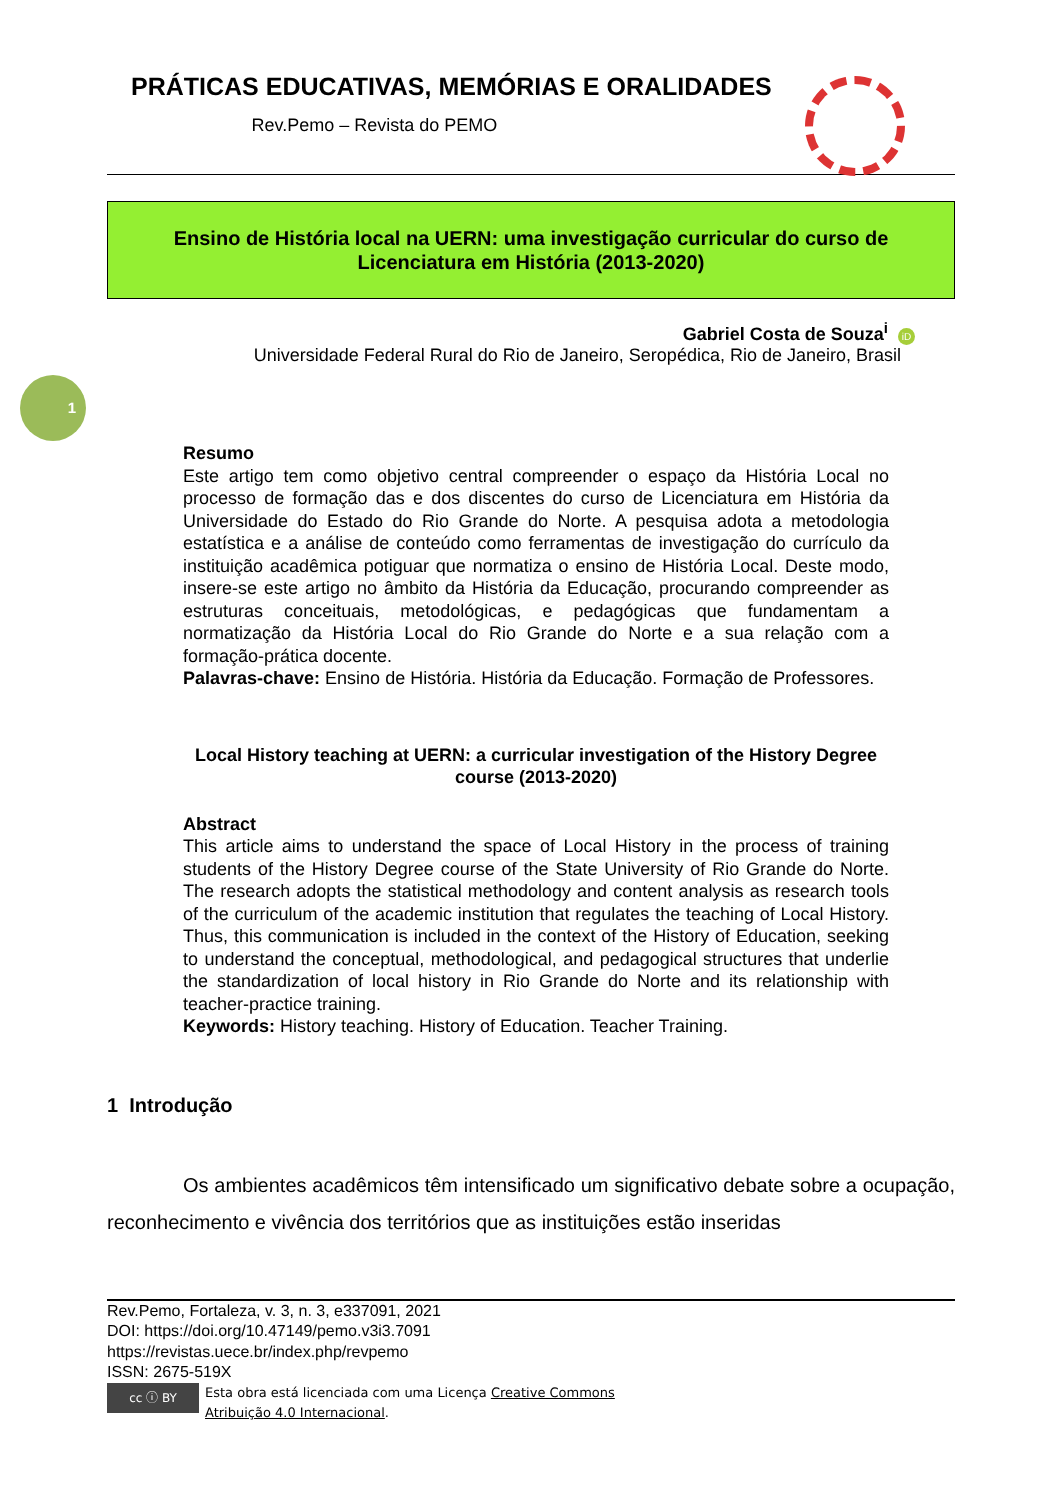1
PRÁTICAS EDUCATIVAS, MEMÓRIAS E ORALIDADES
Rev.Pemo – Revista do PEMO
Ensino de História local na UERN: uma investigação curricular do curso de Licenciatura em História (2013-2020)
Gabriel Costa de Souza<sup>i</sup> iD
Universidade Federal Rural do Rio de Janeiro, Seropédica, Rio de Janeiro, Brasil
Resumo
Este artigo tem como objetivo central compreender o espaço da História Local no processo de formação das e dos discentes do curso de Licenciatura em História da Universidade do Estado do Rio Grande do Norte. A pesquisa adota a metodologia estatística e a análise de conteúdo como ferramentas de investigação do currículo da instituição acadêmica potiguar que normatiza o ensino de História Local. Deste modo, insere-se este artigo no âmbito da História da Educação, procurando compreender as estruturas conceituais, metodológicas, e pedagógicas que fundamentam a normatização da História Local do Rio Grande do Norte e a sua relação com a formação-prática docente.
Palavras-chave: Ensino de História. História da Educação. Formação de Professores.
Local History teaching at UERN: a curricular investigation of the History Degree course (2013-2020)
Abstract
This article aims to understand the space of Local History in the process of training students of the History Degree course of the State University of Rio Grande do Norte. The research adopts the statistical methodology and content analysis as research tools of the curriculum of the academic institution that regulates the teaching of Local History. Thus, this communication is included in the context of the History of Education, seeking to understand the conceptual, methodological, and pedagogical structures that underlie the standardization of local history in Rio Grande do Norte and its relationship with teacher-practice training.
Keywords: History teaching. History of Education. Teacher Training.
1 Introdução
Os ambientes acadêmicos têm intensificado um significativo debate sobre a ocupação, reconhecimento e vivência dos territórios que as instituições estão inseridas
Rev.Pemo, Fortaleza, v. 3, n. 3, e337091, 2021
DOI: https://doi.org/10.47149/pemo.v3i3.7091
https://revistas.uece.br/index.php/revpemo
ISSN: 2675-519X
cc ⓘ BY
Esta obra está licenciada com uma Licença Creative Commons
Atribuição 4.0 Internacional.